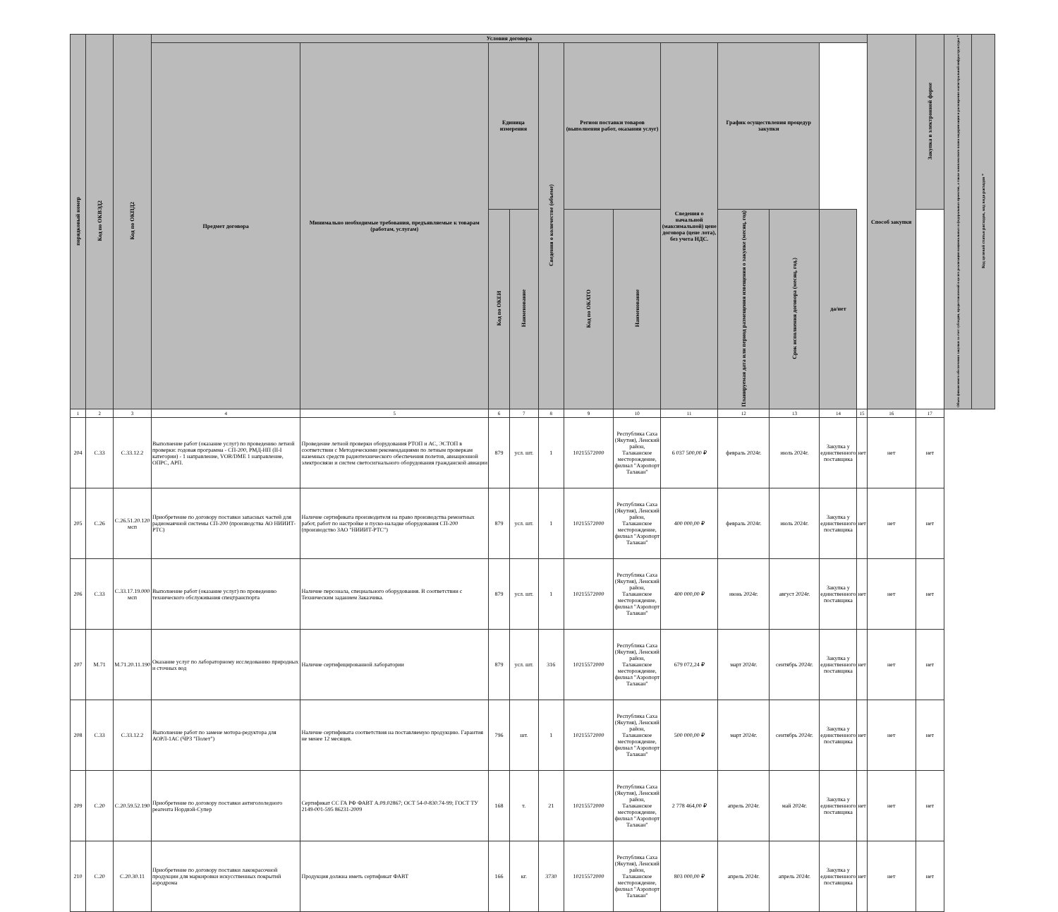| порядковый номер | Код по ОКВЭД2 | Код по ОКПД2 | Условия договора | | | | | | | | | | | | Способ закупки | Закупка в электронной форме | Объем финансового обеспечения закупки за счет субсидии, предоставляемой в целях реализации национальных и федеральных проектов, а также комплексного плана модернизации и расширения магистральной инфраструктуры * | Код целевой статьи расходов, код вида расходов * |
| --- | --- | --- | --- | --- | --- | --- | --- | --- | --- | --- | --- | --- | --- | --- | --- | --- | --- | --- |
| | | | Предмет договора | Минимально необходимые требования, предъявляемые к товарам (работам, услугам) | Единица измерения | | Сведения о количестве (объеме) | Регион поставки товаров (выполнения работ, оказания услуг) | | Сведения о начальной (максимальной) цене договора (цене лота), без учета НДС. | График осуществления процедур закупки | | | | | | | |
| | | | | | Код по ОКЕИ | Наименование | | Код по ОКАТО | Наименование | | Планируемая дата или период размещения извещения о закупке (месяц, год) | Срок исполнения договора (месяц, год.) | да/нет | | | | | |
| 1 | 2 | 3 | 4 | 5 | 6 | 7 | 8 | 9 | 10 | 11 | 12 | 13 | 14 | 15 | 16 | 17 | | |
| 204 | С.33 | С.33.12.2 | Выполнение работ (оказание услуг) по проведению летной проверки: годовая программа - СП-200, РМД-НП (II-I категории) - 1 направление, VOR/DME 1 направление, ОПРС, АРП. | Проведение летной проверки оборудования РТОП и АС, ЭСТОП в соответствии с Методическими рекомендациями по летным проверкам наземных средств радиотехнического обеспечения полетов, авиационной электросвязи и систем светосигнального оборудования гражданской авиации | 879 | усл. шт. | 1 | 10215572000 | Республика Саха (Якутия), Ленский район, Талаканское месторождение, филиал "Аэропорт Талакан" | 6 037 500,00 ₽ | февраль 2024г. | июль 2024г. | Закупка у единственного поставщика | нет | нет | нет | | |
| 205 | С.26 | С.26.51.20.120 мсп | Приобретение по договору поставки запасных частей для радиомаячной системы СП-200 (производства АО НИИИТ-РТС) | Наличие сертификата производителя на право производства ремонтных работ, работ по настройке и пуско-наладке оборудования СП-200 (производство ЗАО "НИИИТ-РТС") | 879 | усл. шт. | 1 | 10215572000 | Республика Саха (Якутия), Ленский район, Талаканское месторождение, филиал "Аэропорт Талакан" | 400 000,00 ₽ | февраль 2024г. | июль 2024г. | Закупка у единственного поставщика | нет | нет | нет | | |
| 206 | С.33 | С.33.17.19.000 мсп | Выполнение работ (оказание услуг) по проведению технического обслуживания спецтранспорта | Наличие персонала, специального оборудования. В соответствии с Техническим заданием Заказчика. | 879 | усл. шт. | 1 | 10215572000 | Республика Саха (Якутия), Ленский район, Талаканское месторождение, филиал "Аэропорт Талакан" | 400 000,00 ₽ | июнь 2024г. | август 2024г. | Закупка у единственного поставщика | нет | нет | нет | | |
| 207 | М.71 | М.71.20.11.190 | Оказание услуг по лабораторному исследованию природных и сточных вод | Наличие сертифицированной лаборатории | 879 | усл. шт. | 316 | 10215572000 | Республика Саха (Якутия), Ленский район, Талаканское месторождение, филиал "Аэропорт Талакан" | 679 072,24 ₽ | март 2024г. | сентябрь 2024г. | Закупка у единственного поставщика | нет | нет | нет | | |
| 208 | С.33 | С.33.12.2 | Выполнение работ по замене мотора-редуктора для АОРЛ-1АС (ЧРЗ "Полет") | Наличие сертификата соответствия на поставляемую продукцию. Гарантия не менее 12 месяцев. | 796 | шт. | 1 | 10215572000 | Республика Саха (Якутия), Ленский район, Талаканское месторождение, филиал "Аэропорт Талакан" | 500 000,00 ₽ | март 2024г. | сентябрь 2024г. | Закупка у единственного поставщика | нет | нет | нет | | |
| 209 | С.20 | С.20.59.52.190 | Приобретение по договору поставки антигололедного реагента Нордвэй-Супер | Сертификат СС ГА РФ ФАВТ А.09.02867; ОСТ 54-0-830.74-99; ГОСТ ТУ 2149-001-595 86231-2009 | 168 | т. | 21 | 10215572000 | Республика Саха (Якутия), Ленский район, Талаканское месторождение, филиал "Аэропорт Талакан" | 2 778 464,00 ₽ | апрель 2024г. | май 2024г. | Закупка у единственного поставщика | нет | нет | нет | | |
| 210 | С.20 | С.20.30.11 | Приобретение по договору поставки лакокрасочной продукции для маркировки искусственных покрытий аэродрома | Продукция должна иметь сертификат ФАВТ | 166 | кг. | 3730 | 10215572000 | Республика Саха (Якутия), Ленский район, Талаканское месторождение, филиал "Аэропорт Талакан" | 803 000,00 ₽ | апрель 2024г. | апрель 2024г. | Закупка у единственного поставщика | нет | нет | нет | | |